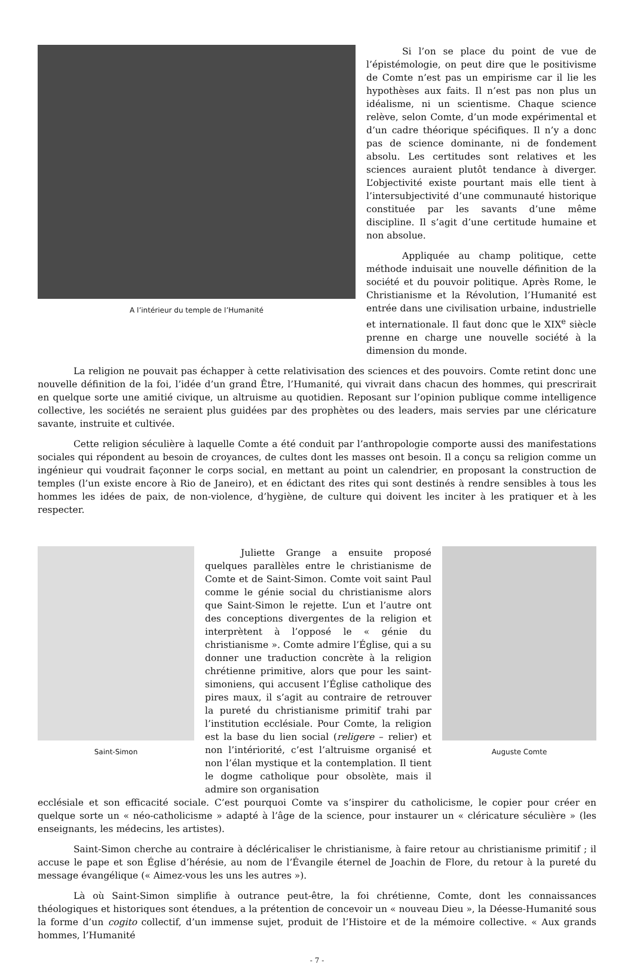A l’intérieur du temple de l’Humanité
Si l’on se place du point de vue de l’épistémologie, on peut dire que le positivisme de Comte n’est pas un empirisme car il lie les hypothèses aux faits. Il n’est pas non plus un idéalisme, ni un scientisme. Chaque science relève, selon Comte, d’un mode expérimental et d’un cadre théorique spécifiques. Il n’y a donc pas de science dominante, ni de fondement absolu. Les certitudes sont relatives et les sciences auraient plutôt tendance à diverger. L’objectivité existe pourtant mais elle tient à l’intersubjectivité d’une communauté historique constituée par les savants d’une même discipline. Il s’agit d’une certitude humaine et non absolue.
Appliquée au champ politique, cette méthode induisait une nouvelle définition de la société et du pouvoir politique. Après Rome, le Christianisme et la Révolution, l’Humanité est entrée dans une civilisation urbaine, industrielle et internationale. Il faut donc que le XIX<sup>e</sup> siècle prenne en charge une nouvelle société à la dimension du monde.
La religion ne pouvait pas échapper à cette relativisation des sciences et des pouvoirs. Comte retint donc une nouvelle définition de la foi, l’idée d’un grand Être, l’Humanité, qui vivrait dans chacun des hommes, qui prescrirait en quelque sorte une amitié civique, un altruisme au quotidien. Reposant sur l’opinion publique comme intelligence collective, les sociétés ne seraient plus guidées par des prophètes ou des leaders, mais servies par une cléricature savante, instruite et cultivée.
Cette religion séculière à laquelle Comte a été conduit par l’anthropologie comporte aussi des manifestations sociales qui répondent au besoin de croyances, de cultes dont les masses ont besoin. Il a conçu sa religion comme un ingénieur qui voudrait façonner le corps social, en mettant au point un calendrier, en proposant la construction de temples (l’un existe encore à Rio de Janeiro), et en édictant des rites qui sont destinés à rendre sensibles à tous les hommes les idées de paix, de non-violence, d’hygiène, de culture qui doivent les inciter à les pratiquer et à les respecter.
Saint-Simon
Juliette Grange a ensuite proposé quelques parallèles entre le christianisme de Comte et de Saint-Simon. Comte voit saint Paul comme le génie social du christianisme alors que Saint-Simon le rejette. L’un et l’autre ont des conceptions divergentes de la religion et interprètent à l’opposé le « génie du christianisme ». Comte admire l’Église, qui a su donner une traduction concrète à la religion chrétienne primitive, alors que pour les saint-simoniens, qui accusent l’Église catholique des pires maux, il s’agit au contraire de retrouver la pureté du christianisme primitif trahi par l’institution ecclésiale. Pour Comte, la religion est la base du lien social (religere – relier) et non l’intériorité, c’est l’altruisme organisé et non l’élan mystique et la contemplation. Il tient le dogme catholique pour obsolète, mais il admire son organisation
Auguste Comte
ecclésiale et son efficacité sociale. C’est pourquoi Comte va s’inspirer du catholicisme, le copier pour créer en quelque sorte un « néo-catholicisme » adapté à l’âge de la science, pour instaurer un « cléricature séculière » (les enseignants, les médecins, les artistes).
Saint-Simon cherche au contraire à décléricaliser le christianisme, à faire retour au christianisme primitif ; il accuse le pape et son Église d’hérésie, au nom de l’Évangile éternel de Joachin de Flore, du retour à la pureté du message évangélique (« Aimez-vous les uns les autres »).
Là où Saint-Simon simplifie à outrance peut-être, la foi chrétienne, Comte, dont les connaissances théologiques et historiques sont étendues, a la prétention de concevoir un « nouveau Dieu », la Déesse-Humanité sous la forme d’un cogito collectif, d’un immense sujet, produit de l’Histoire et de la mémoire collective. « Aux grands hommes, l’Humanité
- 7 -